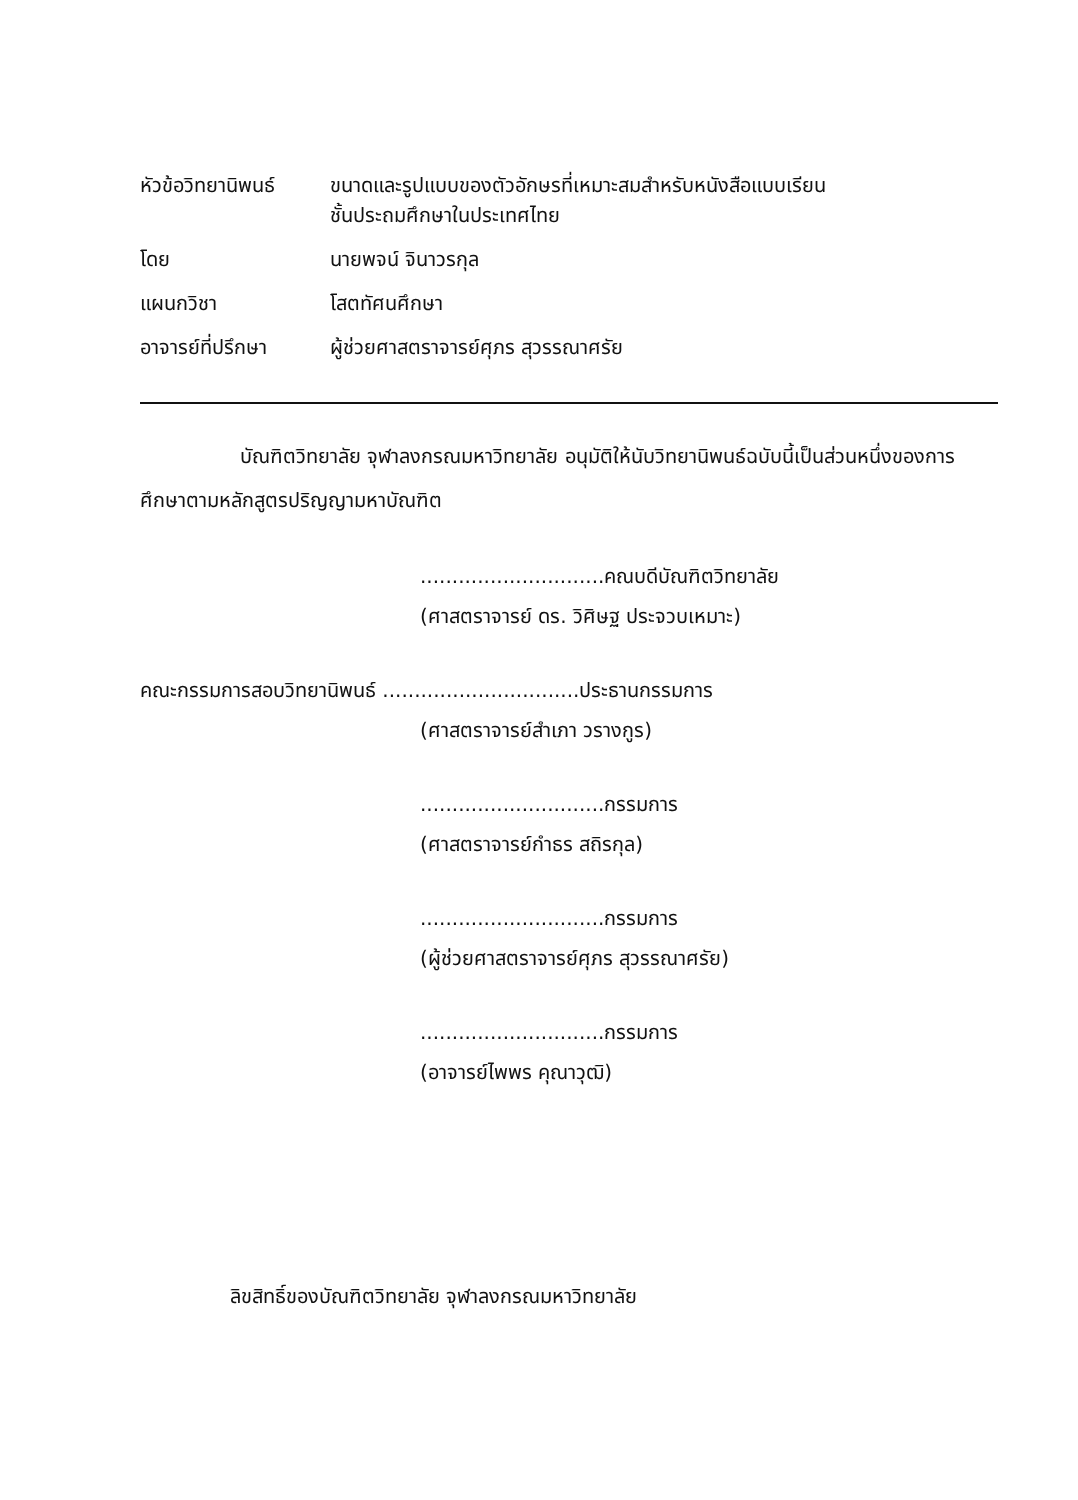หัวข้อวิทยานิพนธ์
ขนาดและรูปแบบของตัวอักษรที่เหมาะสมสำหรับหนังสือแบบเรียน
ชั้นประถมศึกษาในประเทศไทย
โดย นายพจน์ จินาวรกุล
แผนกวิชา โสตทัศนศึกษา
อาจารย์ที่ปรึกษา
ผู้ช่วยศาสตราจารย์ศุภร สุวรรณาศรัย
บัณฑิตวิทยาลัย จุฬาลงกรณมหาวิทยาลัย อนุมัติให้นับวิทยานิพนธ์ฉบับนี้เป็นส่วนหนึ่งของการศึกษาตามหลักสูตรปริญญามหาบัณฑิต
.............................คณบดีบัณฑิตวิทยาลัย
(ศาสตราจารย์ ดร. วิศิษฐ ประจวบเหมาะ)
คณะกรรมการสอบวิทยานิพนธ์ ...............................ประธานกรรมการ
(ศาสตราจารย์สำเภา วรางกูร)
.............................กรรมการ
(ศาสตราจารย์กำธร สถิรกุล)
.............................กรรมการ
(ผู้ช่วยศาสตราจารย์ศุภร สุวรรณาศรัย)
.............................กรรมการ
(อาจารย์ไพพร คุณาวุฒิ)
ลิขสิทธิ์ของบัณฑิตวิทยาลัย จุฬาลงกรณมหาวิทยาลัย